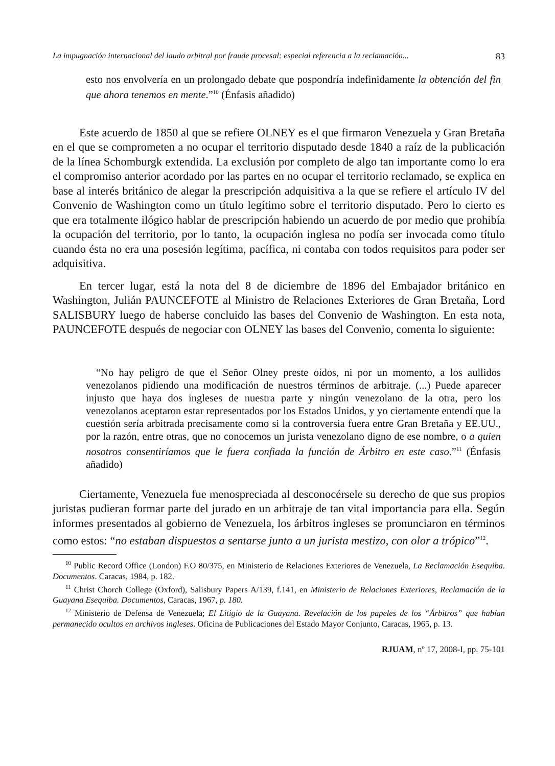La impugnación internacional del laudo arbitral por fraude procesal: especial referencia a la reclamación... 83
esto nos envolvería en un prolongado debate que pospondría indefinidamente la obtención del fin que ahora tenemos en mente.”<sup>10</sup> (Énfasis añadido)
Este acuerdo de 1850 al que se refiere OLNEY es el que firmaron Venezuela y Gran Bretaña en el que se comprometen a no ocupar el territorio disputado desde 1840 a raíz de la publicación de la línea Schomburgk extendida. La exclusión por completo de algo tan importante como lo era el compromiso anterior acordado por las partes en no ocupar el territorio reclamado, se explica en base al interés británico de alegar la prescripción adquisitiva a la que se refiere el artículo IV del Convenio de Washington como un título legítimo sobre el territorio disputado. Pero lo cierto es que era totalmente ilógico hablar de prescripción habiendo un acuerdo de por medio que prohibía la ocupación del territorio, por lo tanto, la ocupación inglesa no podía ser invocada como título cuando ésta no era una posesión legítima, pacífica, ni contaba con todos requisitos para poder ser adquisitiva.
En tercer lugar, está la nota del 8 de diciembre de 1896 del Embajador británico en Washington, Julián PAUNCEFOTE al Ministro de Relaciones Exteriores de Gran Bretaña, Lord SALISBURY luego de haberse concluido las bases del Convenio de Washington. En esta nota, PAUNCEFOTE después de negociar con OLNEY las bases del Convenio, comenta lo siguiente:
“No hay peligro de que el Señor Olney preste oídos, ni por un momento, a los aullidos venezolanos pidiendo una modificación de nuestros términos de arbitraje. (...) Puede aparecer injusto que haya dos ingleses de nuestra parte y ningún venezolano de la otra, pero los venezolanos aceptaron estar representados por los Estados Unidos, y yo ciertamente entendí que la cuestión sería arbitrada precisamente como si la controversia fuera entre Gran Bretaña y EE.UU., por la razón, entre otras, que no conocemos un jurista venezolano digno de ese nombre, o a quien nosotros consentiríamos que le fuera confiada la función de Árbitro en este caso.”<sup>11</sup> (Énfasis añadido)
Ciertamente, Venezuela fue menospreciada al desconocérsele su derecho de que sus propios juristas pudieran formar parte del jurado en un arbitraje de tan vital importancia para ella. Según informes presentados al gobierno de Venezuela, los árbitros ingleses se pronunciaron en términos como estos: “no estaban dispuestos a sentarse junto a un jurista mestizo, con olor a trópico”<sup>12</sup>.
<sup>10</sup> Public Record Office (London) F.O 80/375, en Ministerio de Relaciones Exteriores de Venezuela, La Reclamación Esequiba. Documentos. Caracas, 1984, p. 182.
<sup>11</sup> Christ Chorch College (Oxford), Salisbury Papers A/139, f.141, en Ministerio de Relaciones Exteriores, Reclamación de la Guayana Esequiba. Documentos, Caracas, 1967, p. 180.
<sup>12</sup> Ministerio de Defensa de Venezuela; El Litigio de la Guayana. Revelación de los papeles de los “Árbitros” que habían permanecido ocultos en archivos ingleses. Oficina de Publicaciones del Estado Mayor Conjunto, Caracas, 1965, p. 13.
RJUAM, nº 17, 2008-I, pp. 75-101